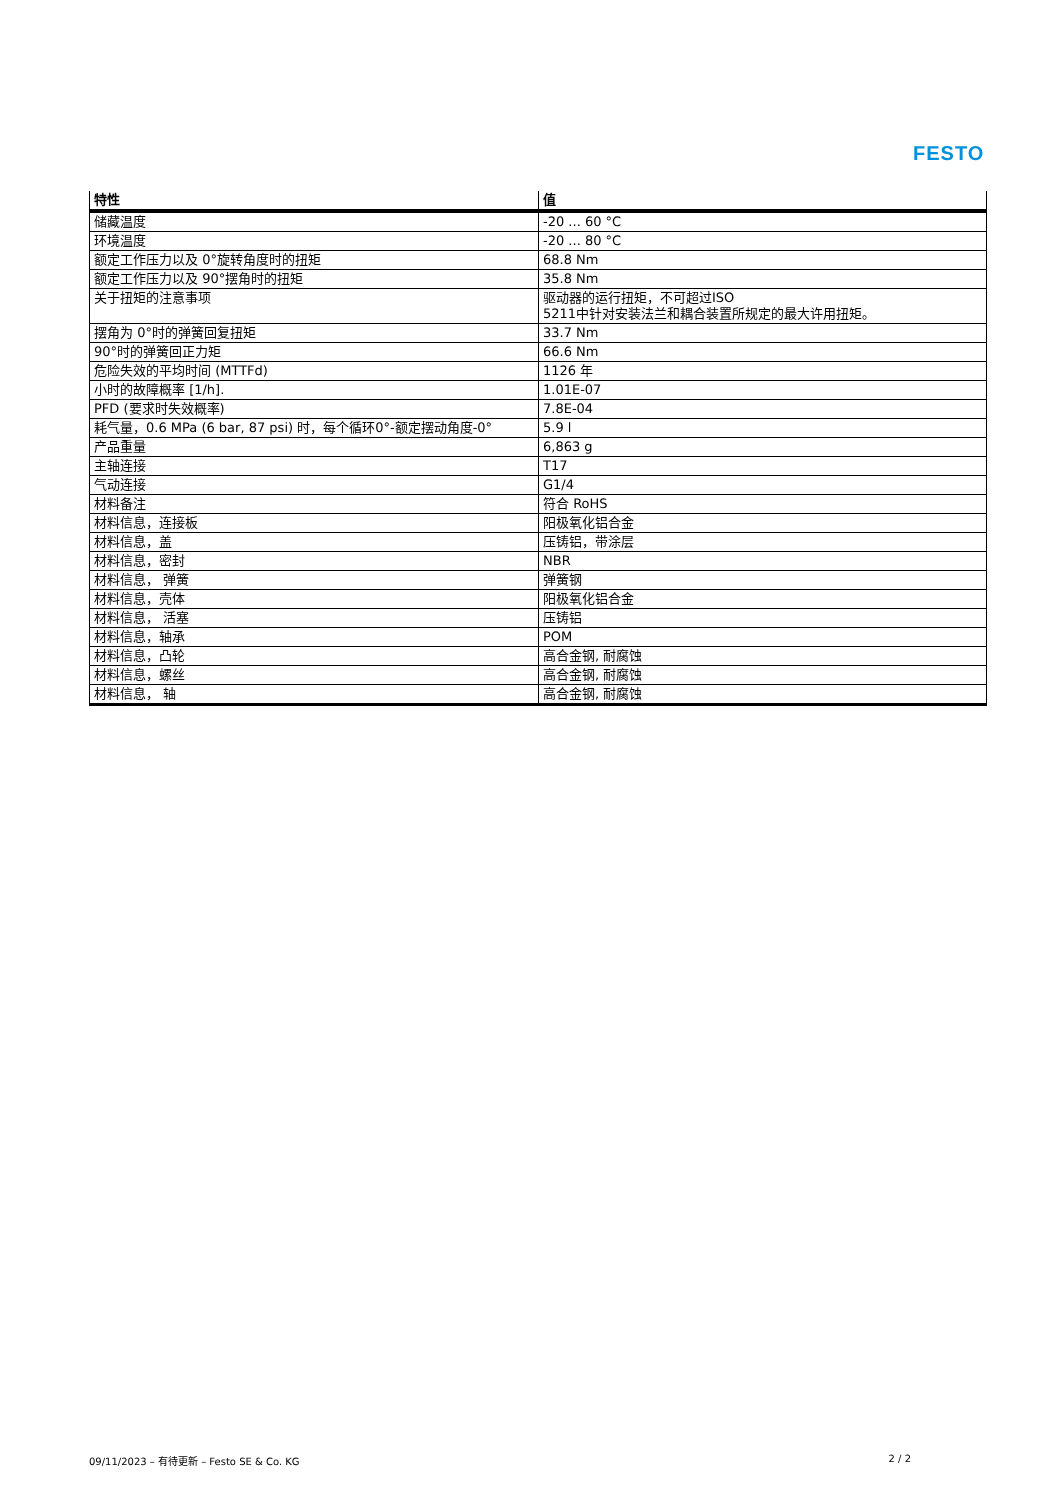FESTO
| 特性 | 值 |
| --- | --- |
| 储藏温度 | -20 ... 60 °C |
| 环境温度 | -20 ... 80 °C |
| 额定工作压力以及 0°旋转角度时的扭矩 | 68.8 Nm |
| 额定工作压力以及 90°摆角时的扭矩 | 35.8 Nm |
| 关于扭矩的注意事项 | 驱动器的运行扭矩，不可超过ISO 5211中针对安装法兰和耦合装置所规定的最大许用扭矩。 |
| 摆角为 0°时的弹簧回复扭矩 | 33.7 Nm |
| 90°时的弹簧回正力矩 | 66.6 Nm |
| 危险失效的平均时间 (MTTFd) | 1126 年 |
| 小时的故障概率 [1/h]. | 1.01E-07 |
| PFD (要求时失效概率) | 7.8E-04 |
| 耗气量，0.6 MPa (6 bar, 87 psi) 时，每个循环0°-额定摆动角度-0° | 5.9 l |
| 产品重量 | 6,863 g |
| 主轴连接 | T17 |
| 气动连接 | G1/4 |
| 材料备注 | 符合 RoHS |
| 材料信息，连接板 | 阳极氧化铝合金 |
| 材料信息，盖 | 压铸铝，带涂层 |
| 材料信息，密封 | NBR |
| 材料信息， 弹簧 | 弹簧钢 |
| 材料信息，壳体 | 阳极氧化铝合金 |
| 材料信息， 活塞 | 压铸铝 |
| 材料信息，轴承 | POM |
| 材料信息，凸轮 | 高合金钢, 耐腐蚀 |
| 材料信息，螺丝 | 高合金钢, 耐腐蚀 |
| 材料信息， 轴 | 高合金钢, 耐腐蚀 |
09/11/2023 – 有待更新 – Festo SE & Co. KG 2 / 2